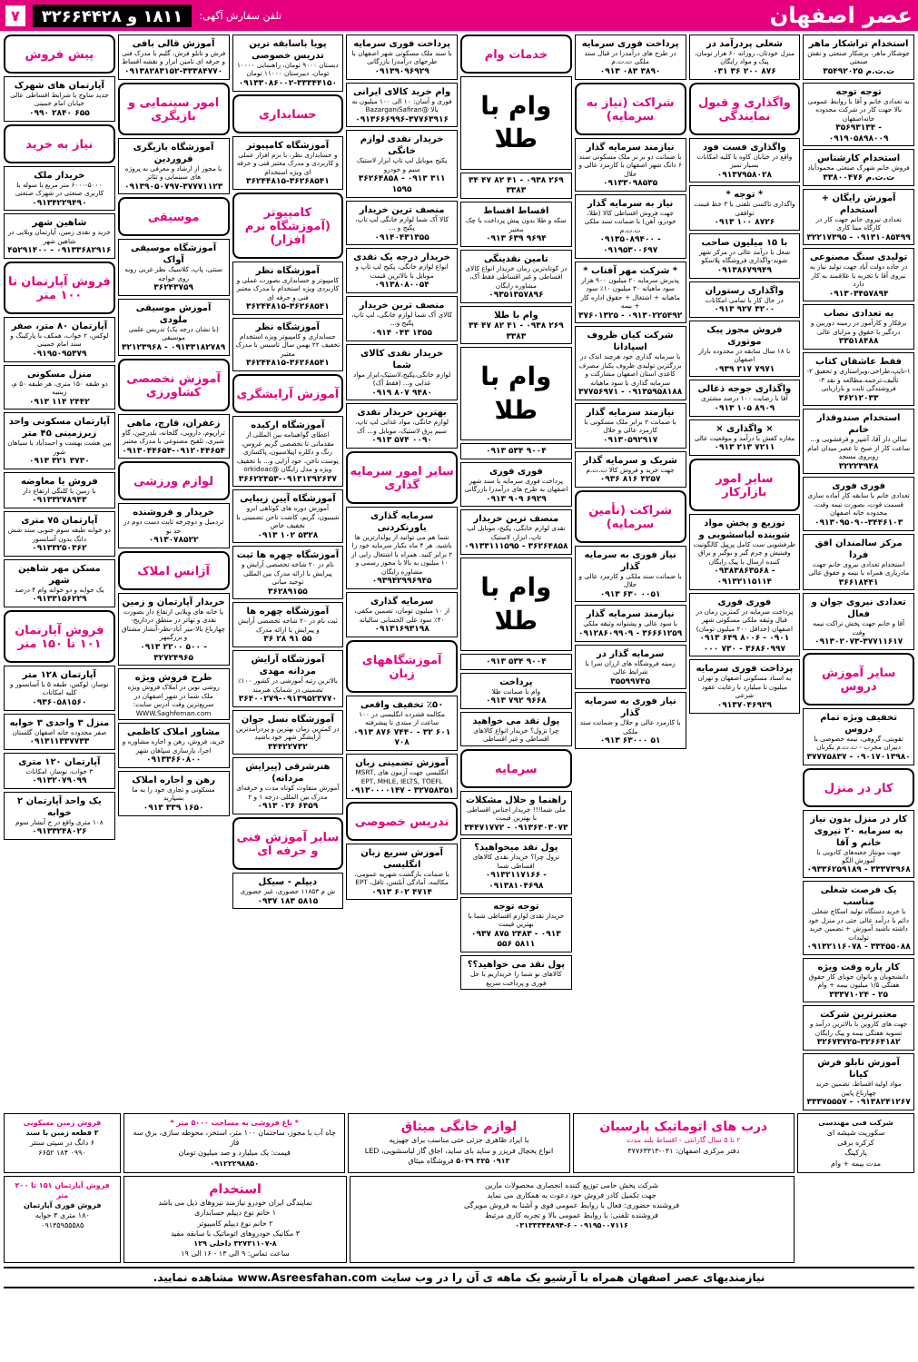عصر اصفهان
تلفن سفارش آگهی: ۱۸۱۱ و ۳۲۶۶۴۴۲۸ ۷
استخدام تراشکار ماهر
جوشکار ماهر، برشکار صنعتی و نقش صنعتی
۳۵۴۹۲۰۲۵ ت.ت.م
توجه توجه
به تعدادی خانم و آقا با روابط عمومی بالا جهت کار در شرکت محدوده خانه‌اصفهان
۳۵۶۹۳۱۳۴ - ۰۹۱۹۰۵۸۹۸۰۰۹
استخدام کارشناس
فروش خانم شهرک صنعتی محمودآباد
۳۳۸۰۰۴۷۶ ت.ت.م
آموزش رایگان + استخدام
تعدادی نیروی خانم جهت کار در کارگاه مینا کاری
۳۲۲۱۷۳۹۵ - ۰۹۱۳۱۰۸۵۴۹۹
تولیدی سنگ مصنوعی
در جاده دولت آباد جهت تولید نیاز به نیروی آقا با تجربه یا علاقمند به کار دارد
۰۹۱۳۰۳۴۵۷۸۹۴
به تعدادی نصاب
برقکار و کارآموز در زمینه دوربین و دزدگیر با حقوق و مزایای عالی
۳۳۵۱۸۴۸۸
فقط عاشقان کتاب
۱-تایپ،طراحی،ویراستاری و تحقیق ۲-تألیف،ترجمه،مطالعه و نقد ۳-فروشندگی ثابت و بازاریابی
۳۶۲۱۲۰۳۳
استخدام صندوقدار خانم
سالن دار آقا، آشپز و فرفشویی و... ساعت کار از صبح تا عصر میدان امام روبروی مسجد
۳۲۲۲۳۹۴۸
فوری فوری
تعدادی خانم با سابقه کار آماده سازی قسمت قوت، بصورت نیمه وقت، محدوده خانه اصفهان
۰۹۱۳۰۹۵۰۹۰-۳۴۴۶۱۰۳
مرکز سالمندان افق فردا
استخدام تعدادی نیروی خانم جهت مادریاری همراه با بیمه و حقوق عالی
۳۶۶۱۸۴۴۱
تعدادی نیروی جوان و فعال
آقا و خانم جهت پخش تراکت نیمه وقت
۰۹۱۳۰۲۰۷۳-۳۷۷۱۱۶۱۷
سایر آموزش دروس
تخفیف ویژه تمام دروس
تقویتی، گروهی، نیمه خصوصی با دبیران مجرب - ت.ت.م یکزبان
۳۷۷۷۵۸۳۷ - ۰۹۰۱۷۰۱۳۹۸۰
کار در منزل
کار در منزل بدون نیاز به سرمایه ۲۰ نیروی خانم و آقا
جهت مونتاژ جعبه‌های کادویی با آموزش الگو
۰۹۳۳۶۲۵۹۱۸۹ - ۳۳۳۷۳۹۶۸
یک فرصت شغلی مناسب
با خرید دستگاه تولید اسکاچ شغلی دائم با درآمد عالی حتی در منزل خود داشته باشید آموزش + تضمین خرید تولیدات
۰۹۱۳۲۱۱۶۰۷۸ - ۳۳۴۵۵۰۸۸
کار پاره وقت ویژه
دانشجویان و بانوان جویای کار حقوق هفتگی ۱/۵ میلیون بیمه + وام
۳۳۳۷۱۰۲۴ - ۲۵
معتبرترین شرکت
جهت های کاروین با بالاترین درآمد و تسویه هفتگی بیمه و پیک رایگان
۳۲۶۷۳۷۲۵-۳۲۶۶۴۱۸۲
آموزش تابلو فرش کیانا
مواد اولیه اقساط، تضمین خرید چهارباغ پایین
۳۳۳۷۵۵۵۷ - ۰۹۱۳۸۲۴۱۲۶۷
شغلی پردرآمد در
منزل خودتان، روزانه ۶۰ هزار تومان، پیک و مواد رایگان
۰۳۱ ۳۶ ۲۰۰ ۸۷۶
واگذاری و قبول نمایندگی
واگذاری فست فود
واقع در خیابان کاوه با کلیه امکانات بسیار تمیز
۰۹۱۳۷۹۵۸۰۲۸
* توجه *
واگذاری تاکسی تلفنی با ۳ خط قیمت توافقی
۰۹۱۳ ۱۰۰ ۸۷۲۶
با ۱۵ میلیون صاحب
شغل با درآمد عالی در مرکز شهر شوید-واگذاری فروشگاه پلاسکو
۰۹۱۳۸۶۷۹۹۴۹
واگذاری رستوران
در حال کار با تمامی امکانات
۰۹۱۳ ۹۲۷ ۳۲۰۰
فروش مجوز پیک موتوری
با ۱۸ سال سابقه در محدوده بازار اصفهان
۰۹۳۹ ۲۱۷ ۷۹۷۱
واگذاری جوجه ذغالی
آقا با رضایت ۱۰۰ درصد مشتری
۰۹۱۳ ۱۰۵ ۸۹۰۹
× واگذاری ×
مغازه کفش با درآمد و موقعیت عالی
۰۹۱۳ ۲۱۳ ۷۲۱۱
سایر امور بازارکار
توزیع و پخش مواد شوینده لباسشویی و
ظرفشویی ست کامل پرپیل کالگونیت وفینیش و جرم گیر و بوگیر و براق کننده ارسال با پیک رایگان
۰۹۳۸۳۸۶۳۵۶۸ - ۰۹۱۳۲۱۱۵۱۱۴
فوری فوری
پرداخت سرمایه در کمترین زمان در قبال وثیقه ملکی مسکونی شهر اصفهان (حداقل ۲۰۰ میلیون تومان)
۰۹۱۳ ۶۴۹ ۸۰۰۶ - ۰۹۰۱ ۰۰۰ ۷۳۰ - ۳۶۸۶۰۹۹۷
پرداخت فوری سرمایه
به اسناد مسکونی اصفهان و تهران میلیون تا میلیارد با رعایت عقود شرعی
۰۹۱۳۷۰۴۶۹۲۹
پرداخت فوری سرمایه
در طرح های درآمدزا در قبال سند ملکی ت.ت.م
۰۹۱۳ ۰۸۳ ۳۸۹۰
شراکت (نیاز به سرمایه)
نیازمند سرمایه گذار
با ضمانت دو بر بر ملک مسکونی سند ۶ دانگ شهر اصفهان با کارمزد عالی و حلال
۰۹۱۳۳۰۹۸۵۳۵
نیاز به سرمایه گذار
جهت فروش اقساطی کالا (طلا، خودرو، آهن) با ضمانت سند ملکی ت.ت.م
۰۹۱۳۵۰۸۹۴۰۰ - ۰۹۱۹۵۳۰۰۶۹۷
* شرکت مهر آفتاب *
پذیرش سرمایه ۲۰ میلیون ۹۰۰ هزار سود ماهیانه ۳۰ میلیون ۱۰٪ سود ماهیانه + اشتغال + حقوق اداره کار + بیمه
۳۷۶۰۱۳۲۵ - ۰۹۱۳۰۲۲۵۴۹۲
شرکت کیان ظروف اسپادانا
با سرمایه گذاری خود هرچند اندک در بزرگترین تولیدی ظروف یکبار مصرف کاغذی استان اصفهان مشارکت و سرمایه گذاری با سود ماهیانه
۳۷۷۵۶۹۷۱ - ۰۹۱۳۵۹۵۸۱۸۸
نیازمند سرمایه گذار
با ضمانت ۲ برابر ملک مسکونی با کارمزد عالی و حلال
۰۹۱۳۰۵۹۲۹۱۷
شریک و سرمایه گذار
جهت خرید و فروش کالا ت.ت.م
۰۹۳۶ ۸۱۶ ۴۲۵۷
شراکت (تأمین سرمایه)
نیاز فوری به سرمایه گذار
با ضمانت سند ملکی و کارمزد عالی و حلال
۰۹۱۳ ۶۳۰ ۰۰۵۱
نیازمند سرمایه گذار
با سود عالی و پشتوانه وثیقه ملکی
۰۹۱۲۸۶۰۹۹۰۹ - ۳۶۶۶۱۲۵۹
سرمایه گذار در
زمینه فروشگاه های ارزان سرا با شرایط عالی
۳۵۵۹۹۷۴۵
نیاز فوری به سرمایه گذار
با کارمزد عالی و حلال و ضمانت سند ملکی
۰۹۱۳ ۶۳۰۰۰ ۵۱
خدمات وام
وام با طلا
۳۴ ۴۷ ۸۲ ۴۱ - ۰۹۳۸ ۲۶۹ ۳۳۸۳
اقساط اقساط
سکه و طلا بدون پیش پرداخت با چک معتبر
۰۹۱۳ ۶۳۹ ۹۶۹۴
تامین نقدینگی
در کوتاه‌ترین زمان خریدار انواع کالای اقساطی و غیر اقساطی فقط آک، مشاوره رایگان
۰۹۳۵۱۳۵۷۸۹۶
وام با طلا
۳۴ ۴۷ ۸۲ ۴۱ - ۰۹۳۸ ۲۶۹ ۳۳۸۳
وام با طلا
۰۹۱۳ ۵۳۴ ۹۰۰۴
فوری فوری
پرداخت فوری سرمایه با سند شهر اصفهان به طرح های درآمدزا بازرگانی
۰۹۱۳ ۹۰۹ ۶۹۲۹
منصف ترین خریدار
نقدی لوازم خانگی، پکیج، موبایل لپ تاپ، ابزار، لاستیک
۰۹۱۳۳۱۱۱۵۹۵ - ۳۶۲۶۴۸۵۸
وام با طلا
۰۹۱۳ ۵۳۴ ۹۰۰۴
پرداخت
وام با ضمانت طلا
۰۹۱۳ ۷۹۲ ۹۶۶۸
پول نقد می خواهید
چرا نزول؟ خریدار انواع کالاهای اقساطی و غیر اقساطی
سرمایه
راهنما و حلال مشکلات
ملی شما!!! خریدار اجناس اقساطی با بهترین قیمت
۳۴۴۷۱۷۷۲ - ۰۹۱۳۶۳۰۳۰۷۳
پول نقد میخواهید؟
نزول چرا؟ خریدار نقدی کالاهای اقساطی شما
۰۹۱۳۲۱۱۷۱۶۶ - ۰۹۱۳۸۱۰۴۶۹۸
توجه توجه
خریدار نقدی لوازم اقساطی شما با بهترین قیمت
۰۹۳۷ ۸۷۵ ۲۴۸۳ - ۰۹۱۳ ۵۵۶ ۵۸۱۱
پول نقد می خواهید؟؟
کالاهای نو شما را خریداریم با حل فوری و پرداخت سریع
پرداخت فوری سرمایه
با سند ملک مسکونی شهر اصفهان با طرحهای درآمدزا بازرگانی
۰۹۱۳۹۰۹۶۹۲۹
وام خرید کالای ایرانی
فوری و آسان: ۱۰ الی ۱۰۰ میلیون به بالا @BazarganiSafiran
۰۹۱۳۶۶۶۹۹۶-۳۷۷۶۳۹۱۶
خریدار نقدی لوازم خانگی
پکیج موبایل لپ تاپ ابزار لاستیک سیم و خودرو
۳۶۲۶۴۸۵۸ - ۰۹۱۳ ۳۱۱ ۱۵۹۵
منصف ترین خریدار
کالا آک شما لوازم خانگی لپ تاپ، پکیج و ...
۰۹۱۴۰۴۳۱۳۵۵
خریدار درجه یک نقدی
انواع لوازم خانگی، پکیج لپ تاپ و موبایل با بالاترین قیمت
۰۹۱۳۸۰۸۰۰۵۴
منصف ترین خریدار
کالای آک شما لوازم خانگی، لپ تاپ، پکیج و...
۰۹۱۴ ۰۴۳ ۱۳۵۵
خریدار نقدی کالای شما
لوازم خانگی،پکیج،لاستیک،ابزار مواد غذایی و... (فقط آک)
۰۹۱۹ ۸۰۷ ۹۴۸۰
بهترین خریدار نقدی
لوازم خانگی، مواد غذایی لپ تاپ، سیم برق لاستیک، موبایل و... آک
۰۹۱۳ ۵۷۴ ۰۰۹۰
سایر امور سرمایه گذاری
سرمایه گذاری باورنکردنی
شما هم می توانید از پولدارترین ها باشید. هر ۴ ماه یکبار سرمایه خود را ۲ برابر کنید. همراه با اشتغال زایی از ۱۰ میلیون به بالا با مجوز رسمی و مشاوره رایگان
۰۹۳۹۴۲۹۹۶۹۴۵
سرمایه گذاری
از ۱۰ میلیون تومان، تضمین مکفی، ۴۰٪ سود علی الحسابی سالیانه
۰۹۱۳۱۶۹۳۱۹۸
آموزشگاههای زبان
٪۵۰ تخفیف واقعی
مکالمه فشرده انگلیسی در ۱۰۰ ساعت از مبتدی تا پیشرفته
۰۹۱۳ ۸۷۶ ۷۴۴۰ - ۳۲ ۶۰۱ ۷۰۸
آموزش تضمینی زبان
انگلیسی جهت آزمون های MSRT, EPT, MHLE, IELTS, TOEFL
۰۹۱۳۰۰۰۰۱۴۷ - ۳۲۷۵۸۳۵۱
تدریس خصوصی
آموزش سریع زبان انگلیسی
با ضمانت بازگشت شهریه عمومی، مکالمه، آمادگی آیلتس، تافل، EPT
۰۹۱۳ ۶۰۲ ۴۷۱۴
پویا باسابقه ترین تدریس خصوصی
دبستان ۹۰۰۰ تومان، راهنمایی ۱۰۰۰۰ تومان، دبیرستان ۱۱۰۰۰ تومان
۰۹۱۳۳۰۸۶۰۰۲-۳۳۳۴۴۱۵۰
حسابداری
آموزشگاه کامپیوتر
و حسابداری نظر، با نرم افزار عملی و کاربردی و مدرک معتبر فنی و حرفه ای ویژه استخدام
۳۶۲۴۴۸۱۵-۳۶۲۶۸۵۴۱
کامپیوتر (آموزشگاه نرم افزار)
آموزشگاه نظر
کامپیوتر و حسابداری بصورت عملی و کاربردی ویژه استخدام با مدرک معتبر فنی و حرفه ای
۳۶۲۴۴۸۱۵-۳۶۲۶۸۵۴۱
آموزشگاه نظر
حسابداری و کامپیوتر ویژه استخدام تخفیف ۲۲ بهمن سال تاسیس با مدرک معتبر
۳۶۲۴۴۸۱۵-۳۶۲۶۸۵۴۱
آموزش آرایشگری
آموزشگاه ارکیده
اعطای گواهینامه بین المللی از مقدماتی تا تخصصی گریم عروس، رنگ و دکلره اپیلاسیون، پاکسازی پوست ناخن، خود آرایی و... با تخفیف ویژه و مدل رایگان @orkideac
۳۶۶۲۲۴۵۳-۰۹۱۳۱۲۹۲۶۳۷
آموزشگاه آیین زیبایی
آموزش دوره های کوتاهی ابرو شینیون، گریم، کاشت ناخن تضمینی با تخفیف خاص
۰۹۱۳ ۱۰۲ ۵۳۲۸
آموزشگاه چهره ها ثبت
نام در ۲۰ شاخه تخصصی آرایش و پیرایش با ارائه مدرک بین المللی توحید میانی
۳۶۲۸۹۱۵۵
آموزشگاه چهره ها
ثبت نام در ۲۰ شاخه تخصصی آرایش و پیرایش با ارائه مدرک
۳۶ ۲۸ ۹۱ ۵۵
آموزشگاه آرایش مردانه مهدی
بالاترین رتبه آموزشی در کشور ۱۰۰٪ تضمینی در شمایک هنرمند
۳۶۴۰۰۲۷۹-۰۹۱۳۹۵۲۳۷۷۰
آموزشگاه نسل جوان
در کمترین زمان بهترین و پردرآمدترین آرایشگر شهر خود باشید
۳۴۴۲۲۷۳۲
هنرشرقی (پیرایش مردانه)
آموزش متفاوت کوتاه مدت و حرفه‌ای مدرک بین المللی درجه ۱ و ۲
۰۹۱۳ ۰۲۶ ۶۴۵۹
سایر آموزش فنی و حرفه ای
دیپلم - سیکل
ش م ۱۱۸۵۳ حضوری، غیر حضوری
۰۹۳۷ ۱۸۳ ۵۸۱۵
آموزش قالی بافی
فرش و تابلو فرش، گلیم با مدرک فنی و حرفه ای تامین ابزار و نقشه اقساط
۰۹۱۳۸۲۸۳۱۵۲-۳۳۳۸۴۷۷۰
امور سینمایی و بازیگری
آموزشگاه بازیگری فروردین
با مجوز از ارشاد و معرفی به پروژه های سینمایی و تئاتر
۰۹۱۳۹۰۵۰۷۹۷-۳۷۷۷۱۱۲۳
موسیقی
آموزشگاه موسیقی آواک
سنتی، پاپ، کلاسیک نظر غربی روبه روی خواجه
۳۶۲۴۳۷۵۹
آموزش موسیقی ملودی
(با نشان درجه یک) تدریس علمی موسیقی
۳۲۱۲۳۹۶۸ - ۰۹۱۳۳۱۸۲۷۸۹
آموزش تخصصی کشاورزی
زعفران، قارچ، ماهی
ترارپوم، دارویی، گلخانه، بلدرچین، گاو شیری، تلقیح مصنوعی با مدرک معتبر
۰۹۱۳۰۴۴۶۵۴-۰۹۱۲۰۴۴۶۵۴
لوازم ورزشی
خریدار و فروشنده
تردمیل و دوچرخه ثابت دست دوم در حد نو
۰۹۱۳۰۷۸۵۲۲
آژانس املاک
خریدار آپارتمان و زمین
یا خانه های ویلایی ارتفاع دار بصورت نقدی و تهاتر در منطق دردازیج-چهارباغ بالا-میر آباد-نظر-آبشار مشتاق و بزرگمهر
۰۹۱۳ ۲۲۰۰ ۵۰۰ - ۳۲۷۲۴۹۶۵
طرح فروش ویژه
روشی نوین در املاک فروش ویژه ملک شما در شهر اصفهان در سریع‌ترین وقت آدرس سایت: WWW.Saghfeman.com
مشاور املاک کاظمی
خرید، فروش، رهن و اجاره مشاوره و اجرا، بازسازی سپاهان شهر
۰۹۱۳۳۶۶۰۸۰۰
رهن و اجاره املاک
مسکونی و تجاری خود را به ما بسپارید
۰۹۱۳ ۳۳۹ ۱۶۵۰
پیش فروش
آپارتمان های شهرک
جدید ساوج با شرایط اقساطی عالی خیابان امام خمینی
۰۹۹۰ ۲۸۴۰ ۶۵۵
نیاز به خرید
خریدار ملک
۶۰۰۰-۵۰۰۰ متر مربع با سوله با کاربری صنعتی در شهرک صنعتی
۰۹۱۳۴۲۲۹۴۹۰
شاهین شهر
خرید و نقدی زمین، آپارتمان ویلایی در شاهین شهر
۴۵۲۹۱۴۰۰ - ۰۹۱۳۳۶۸۲۹۱۶
فروش آپارتمان تا ۱۰۰ متر
آپارتمان ۸۰ متر، صفر
لوکس، ۲ خواب، همکف با پارکینگ و سند امام خمینی
۰۹۱۹۵۰۹۵۳۷۹
منزل مسکونی
دو طبقه ۱۵۰ متری، هر طبقه ۵۰ م، زینبیه
۰۹۱۳ ۱۱۴ ۲۴۴۲
آپارتمان مسکونی واحد زیرزمینی ۴۵ متر
بین هشت بهشت و احمدآباد با سیاهان شور
۰۹۱۳ ۳۲۱ ۳۷۳۰
فروش یا معاوضه
با زمین یا کلنگی ارتفاع دار
۰۹۱۳۳۲۷۸۹۴۳
آپارتمان ۷۵ متری
دو خوابه طبقه سوم جنوبی سند شش دانگ بدون آسانسور
۰۹۱۳۳۲۵۰۳۶۲
مسکن مهر شاهین شهر
یک خوابه و دو خوابه وام ۴ درصد
۰۹۱۳۳۱۵۶۲۲۹
فروش آپارتمان ۱۰۱ تا ۱۵۰ متر
آپارتمان ۱۲۸ متر
نوساز، لوکس، طبقه ۵ با آسانسور و کلیه امکانات
۰۹۳۶۰۵۸۱۵۶۰
منزل ۳ واحدی ۳ خوابه
صفر محدوده خانه اصفهان گلستان
۰۹۱۳۱۱۳۳۷۷۳۳
آپارتمان ۱۲۰ متری
۳ خواب، نوساز، امکانات
۰۹۱۳۲۰۷۹۰۹۹
یک واحد آپارتمان ۲ خوابه
۱۰۸ متری واقع در خ آبشار سوم
۰۹۱۳۳۲۴۸۰۲۶
شرکت فنی مهندسی
سکوریت شیشه ای
کرکره برقی
پارکینگ
مدت بیمه + وام
درب های اتوماتیک پارسیان
۲ تا ۵ سال گارانتی - اقساط بلند مدت
دفتر مرکزی اصفهان: ۰۳۱-۳۷۷۶۳۳۱۳
لوازم خانگی میثاق
با ایراد ظاهری جزئی حتی مناسب برای جهیزیه
انواع یخچال فریزر و ساید بای ساید، اجاق گاز لباسشویی، LED
۰۹۱۳ ۳۲۵ ۵۰۲۹ فروشگاه میثاق
* باغ فروشی به مساحت ۵۰۰۰ متر *
چاه آب با مجوز، ساختمان ۱۰۰ متر، استخر، محوطه سازی، برق سه فاز
قیمت: یک میلیارد و صد میلیون تومان
۰۹۱۲۲۲۹۸۸۵۰
فروش زمین مسکونی
۲ قطعه زمین با سند
۶ دانگ در سپتی سنتر
۰۹۹۰ ۱۸۴ ۶۶۵۲
شرکت پخش حامی توزیع کننده انحصاری محصولات مارین
جهت تکمیل کادر فروش خود دعوت به همکاری می نماید
فروشنده حضوری: فعال با روابط عمومی قوی و آشنا به فروش مویرگی
فروشنده تلفنی: با روابط عمومی بالا و تجربه کاری مرتبط
۰۹۱۹۵۰۰۷۱۱۶ - ۰۳۱۳۳۳۴۴۸۹۴-۶
استخدام
نمایندگی ایران خودرو نیازمند نیروهای ذیل می باشد
۱ خانم نوع دیپلم حسابداری
۲ خانم نوع دیپلم کامپیوتر
۳ مکانیک خودروهای اتوماتیک با سابقه مفید
۳۲۷۳۱۱۰۷-۸ داخلی ۱۲۹
ساعت تماس: ۹ الی ۱۳ - ۱۶ الی ۱۹
فروش آپارتمان ۱۵۱ تا ۲۰۰ متر
فروش فوری آپارتمان
۱۸۰ متری ۳ خوابه
۰۹۱۳۵۹۵۵۵۸۵
نیازمندیهای عصر اصفهان همراه با آرشیو یک ماهه ی آن را در وب سایت www.Asreesfahan.com مشاهده نمایید.